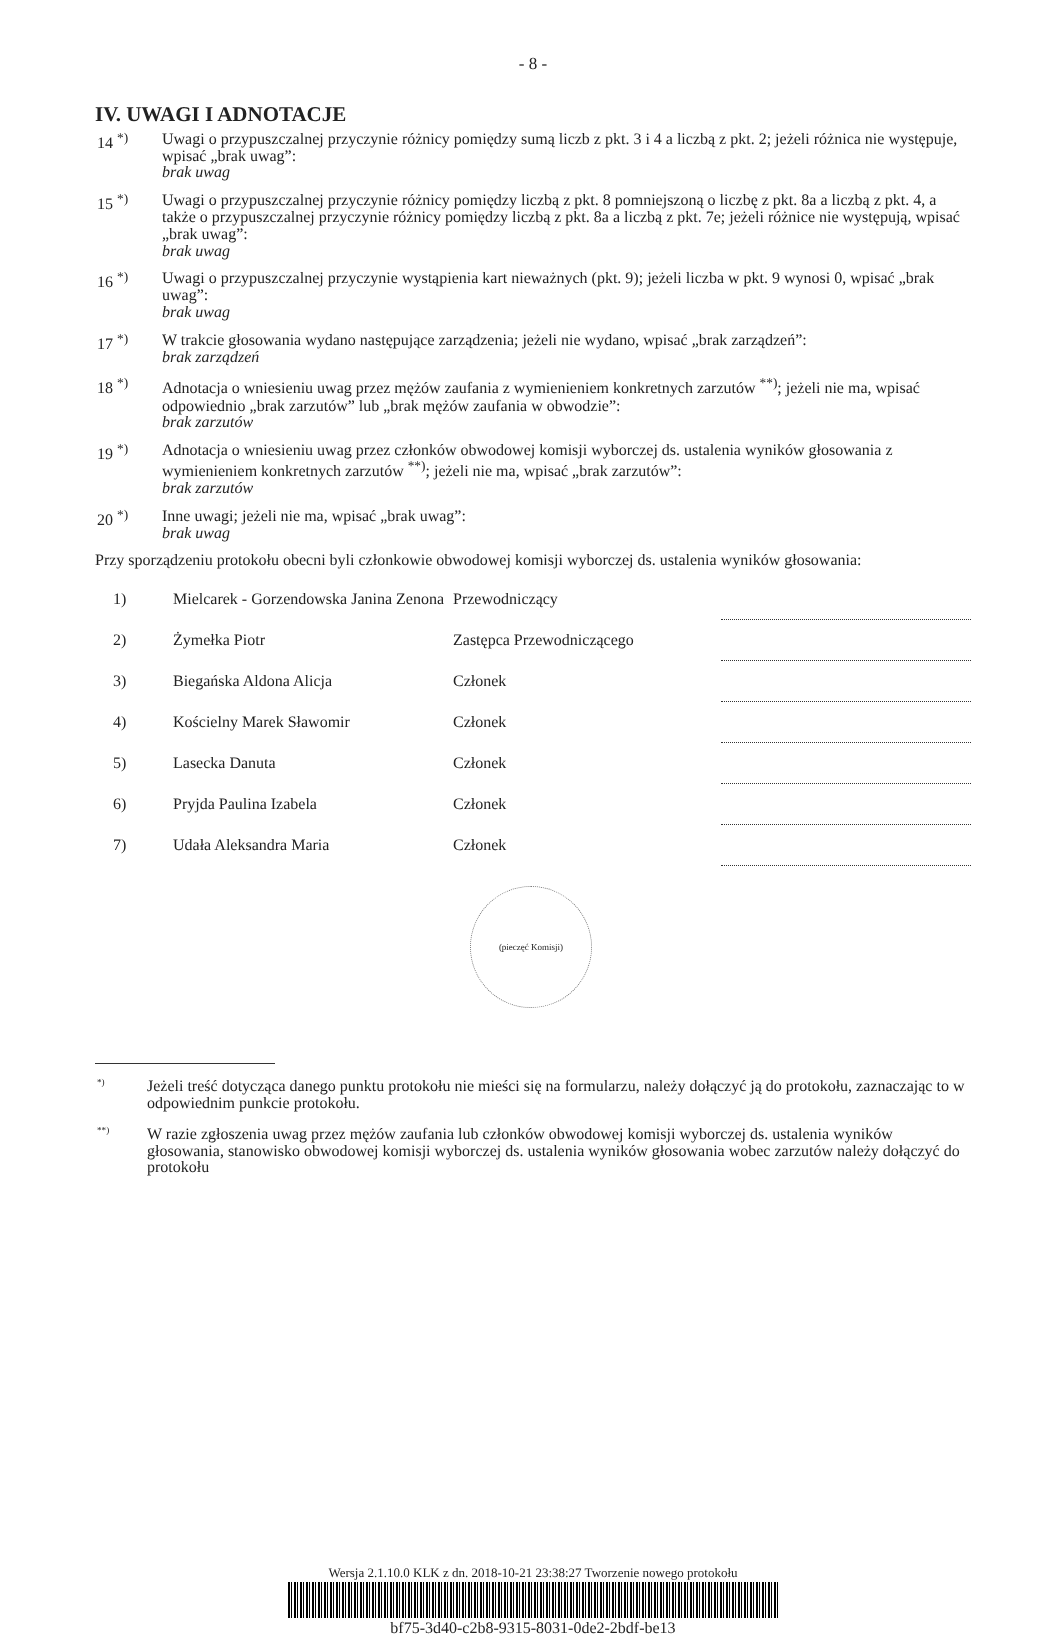- 8 -
IV. UWAGI I ADNOTACJE
14 <sup>*)</sup> Uwagi o przypuszczalnej przyczynie różnicy pomiędzy sumą liczb z pkt. 3 i 4 a liczbą z pkt. 2; jeżeli różnica nie występuje, wpisać „brak uwag”:
brak uwag
15 <sup>*)</sup> Uwagi o przypuszczalnej przyczynie różnicy pomiędzy liczbą z pkt. 8 pomniejszoną o liczbę z pkt. 8a a liczbą z pkt. 4, a także o przypuszczalnej przyczynie różnicy pomiędzy liczbą z pkt. 8a a liczbą z pkt. 7e; jeżeli różnice nie występują, wpisać „brak uwag”:
brak uwag
16 <sup>*)</sup> Uwagi o przypuszczalnej przyczynie wystąpienia kart nieważnych (pkt. 9); jeżeli liczba w pkt. 9 wynosi 0, wpisać „brak uwag”:
brak uwag
17 <sup>*)</sup> W trakcie głosowania wydano następujące zarządzenia; jeżeli nie wydano, wpisać „brak zarządzeń”:
brak zarządzeń
18 <sup>*)</sup> Adnotacja o wniesieniu uwag przez mężów zaufania z wymienieniem konkretnych zarzutów <sup>**)</sup>; jeżeli nie ma, wpisać odpowiednio „brak zarzutów” lub „brak mężów zaufania w obwodzie”:
brak zarzutów
19 <sup>*)</sup> Adnotacja o wniesieniu uwag przez członków obwodowej komisji wyborczej ds. ustalenia wyników głosowania z wymienieniem konkretnych zarzutów <sup>**)</sup>; jeżeli nie ma, wpisać „brak zarzutów”:
brak zarzutów
20 <sup>*)</sup> Inne uwagi; jeżeli nie ma, wpisać „brak uwag”:
brak uwag
Przy sporządzeniu protokołu obecni byli członkowie obwodowej komisji wyborczej ds. ustalenia wyników głosowania:
| 1) | Mielcarek - Gorzendowska Janina Zenona | Przewodniczący | |
| 2) | Żymełka Piotr | Zastępca Przewodniczącego | |
| 3) | Biegańska Aldona Alicja | Członek | |
| 4) | Kościelny Marek Sławomir | Członek | |
| 5) | Lasecka Danuta | Członek | |
| 6) | Pryjda Paulina Izabela | Członek | |
| 7) | Udała Aleksandra Maria | Członek | |
(pieczęć Komisji)
<sup>*)</sup>
Jeżeli treść dotycząca danego punktu protokołu nie mieści się na formularzu, należy dołączyć ją do protokołu, zaznaczając to w odpowiednim punkcie protokołu.
<sup>**)</sup>
W razie zgłoszenia uwag przez mężów zaufania lub członków obwodowej komisji wyborczej ds. ustalenia wyników głosowania, stanowisko obwodowej komisji wyborczej ds. ustalenia wyników głosowania wobec zarzutów należy dołączyć do protokołu
Wersja 2.1.10.0 KLK z dn. 2018-10-21 23:38:27 Tworzenie nowego protokołu
bf75-3d40-c2b8-9315-8031-0de2-2bdf-be13